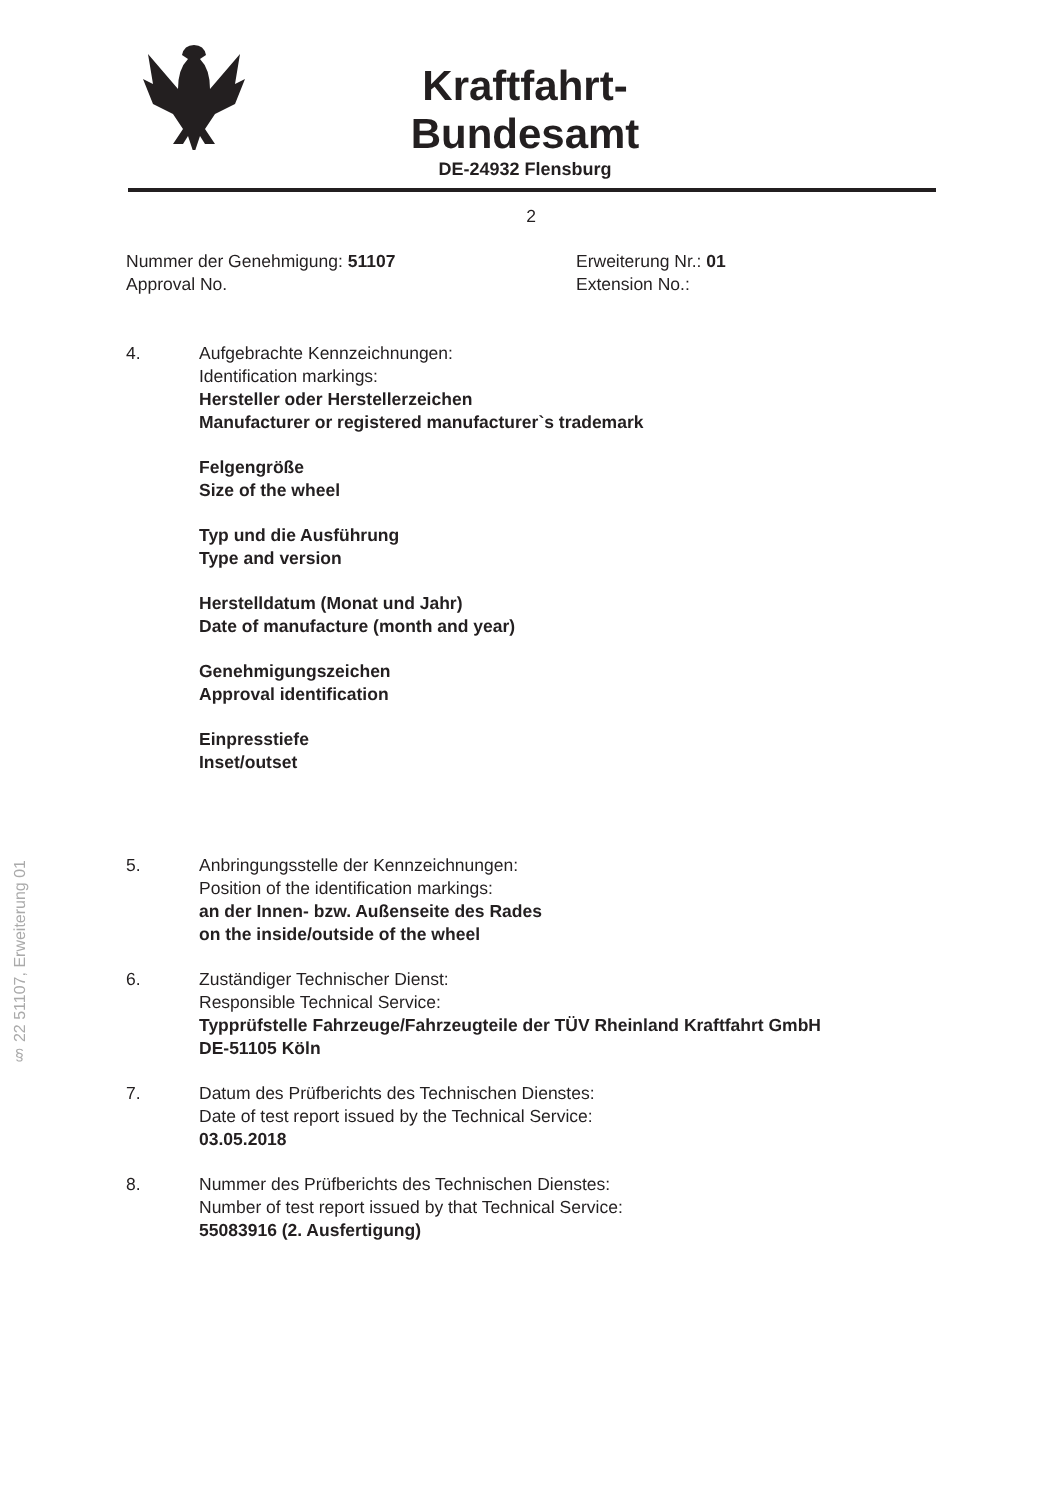Kraftfahrt-Bundesamt
DE-24932 Flensburg
§ 22 51107, Erweiterung 01
2
Nummer der Genehmigung: 51107
Approval No.
Erweiterung Nr.: 01
Extension No.:
4. Aufgebrachte Kennzeichnungen:
Identification markings:
Hersteller oder Herstellerzeichen
Manufacturer or registered manufacturer`s trademark
Felgengröße
Size of the wheel
Typ und die Ausführung
Type and version
Herstelldatum (Monat und Jahr)
Date of manufacture (month and year)
Genehmigungszeichen
Approval identification
Einpresstiefe
Inset/outset
5. Anbringungsstelle der Kennzeichnungen:
Position of the identification markings:
an der Innen- bzw. Außenseite des Rades
on the inside/outside of the wheel
6. Zuständiger Technischer Dienst:
Responsible Technical Service:
Typprüfstelle Fahrzeuge/Fahrzeugteile der TÜV Rheinland Kraftfahrt GmbH
DE-51105 Köln
7. Datum des Prüfberichts des Technischen Dienstes:
Date of test report issued by the Technical Service:
03.05.2018
8. Nummer des Prüfberichts des Technischen Dienstes:
Number of test report issued by that Technical Service:
55083916 (2. Ausfertigung)